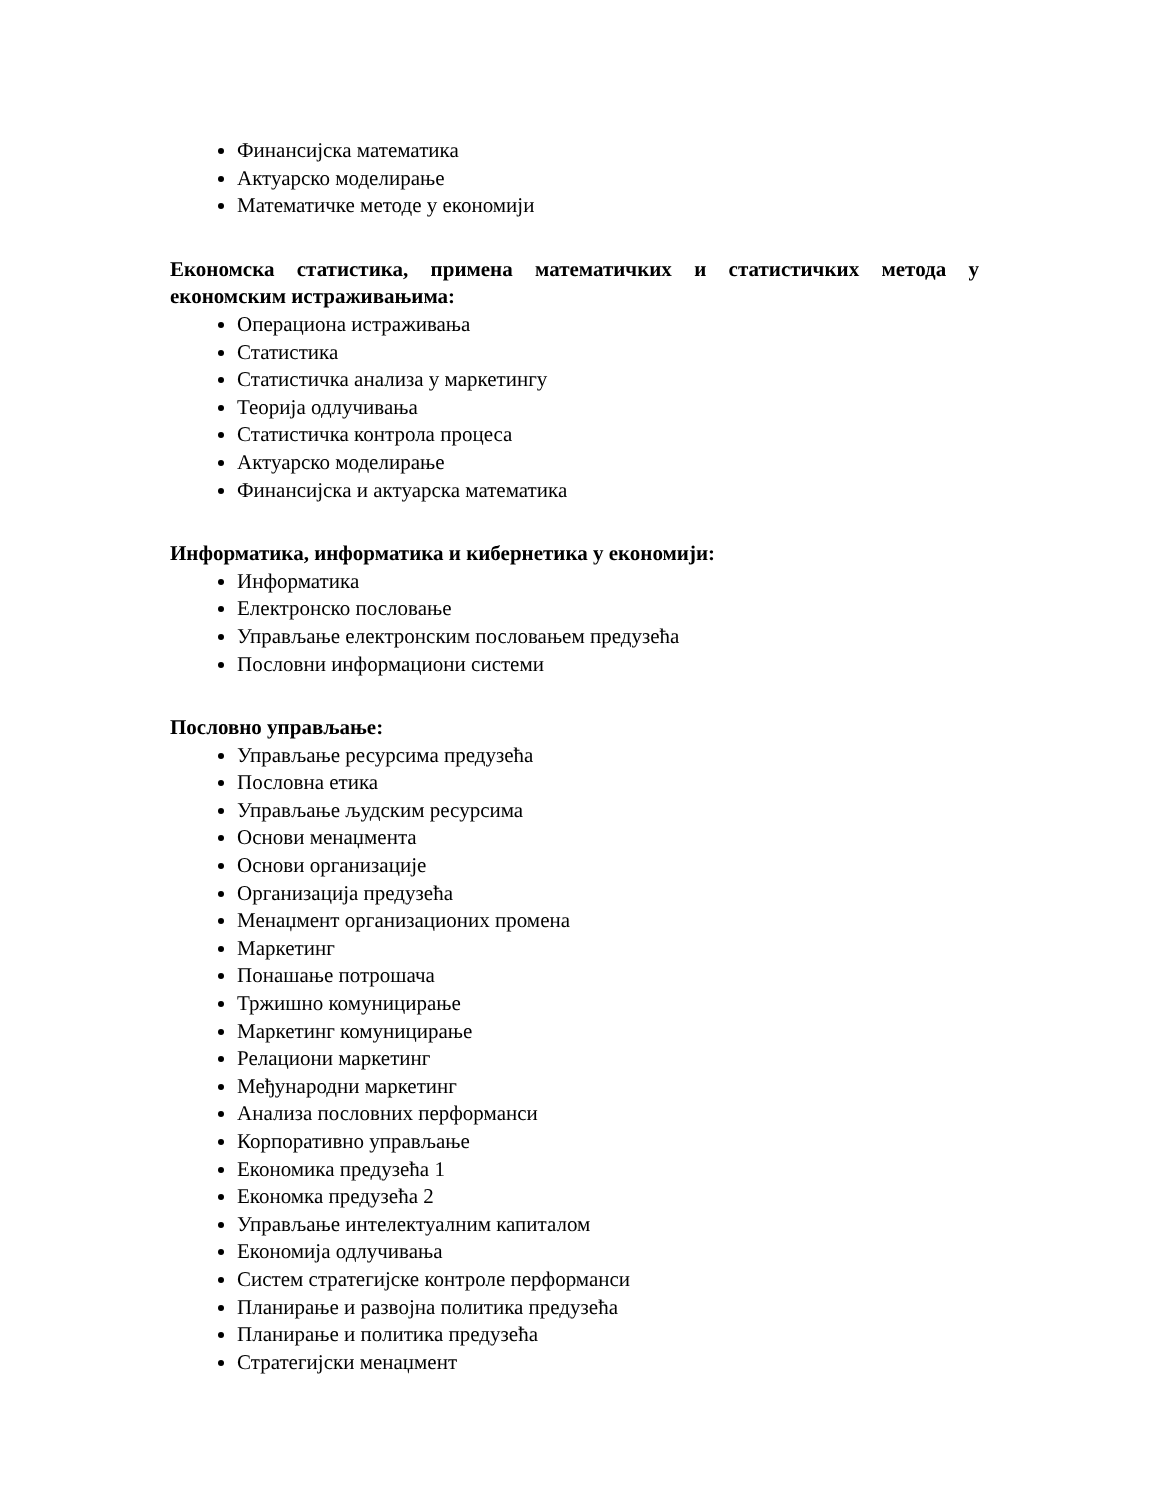Финансијска математика
Актуарско моделирање
Математичке методе у економији
Економска статистика, примена математичких и статистичких метода у економским истраживањима:
Операциона истраживања
Статистика
Статистичка анализа у маркетингу
Теорија одлучивања
Статистичка контрола процеса
Актуарско моделирање
Финансијска и актуарска математика
Информатика, информатика и кибернетика у економији:
Информатика
Електронско пословање
Управљање електронским пословањем предузећа
Пословни информациони системи
Пословно управљање:
Управљање ресурсима предузећа
Пословна етика
Управљање људским ресурсима
Основи менаџмента
Основи организације
Организација предузећа
Менаџмент организационих промена
Маркетинг
Понашање потрошача
Тржишно комуницирање
Маркетинг комуницирање
Релациони маркетинг
Међународни маркетинг
Анализа пословних перформанси
Корпоративно управљање
Економика предузећа 1
Економка предузећа 2
Управљање интелектуалним капиталом
Економија одлучивања
Систем стратегијске контроле перформанси
Планирање и развојна политика предузећа
Планирање и политика предузећа
Стратегијски менаџмент